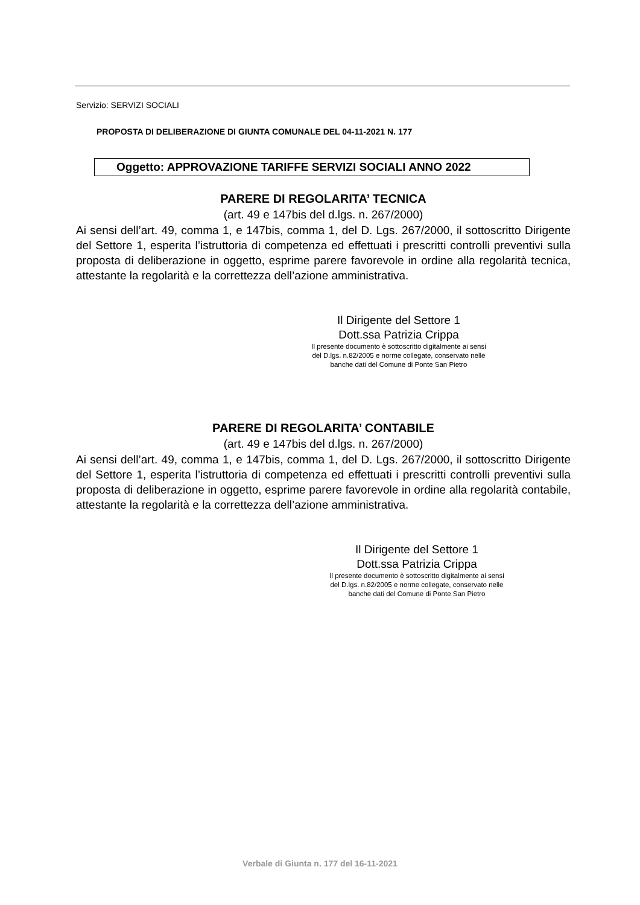Servizio: SERVIZI SOCIALI
PROPOSTA DI DELIBERAZIONE DI GIUNTA COMUNALE DEL 04-11-2021 N. 177
Oggetto: APPROVAZIONE TARIFFE SERVIZI SOCIALI ANNO 2022
PARERE DI REGOLARITA’ TECNICA
(art. 49 e 147bis del d.lgs. n. 267/2000)
Ai sensi dell’art. 49, comma 1, e 147bis, comma 1, del D. Lgs. 267/2000, il sottoscritto Dirigente del Settore 1, esperita l’istruttoria di competenza ed effettuati i prescritti controlli preventivi sulla proposta di deliberazione in oggetto, esprime parere favorevole in ordine alla regolarità tecnica, attestante la regolarità e la correttezza dell’azione amministrativa.
Il Dirigente del Settore 1
Dott.ssa Patrizia Crippa
Il presente documento è sottoscritto digitalmente ai sensi
del D.lgs. n.82/2005 e norme collegate, conservato nelle
banche dati del Comune di Ponte San Pietro
PARERE DI REGOLARITA’ CONTABILE
(art. 49 e 147bis del d.lgs. n. 267/2000)
Ai sensi dell’art. 49, comma 1, e 147bis, comma 1, del D. Lgs. 267/2000, il sottoscritto Dirigente del Settore 1, esperita l’istruttoria di competenza ed effettuati i prescritti controlli preventivi sulla proposta di deliberazione in oggetto, esprime parere favorevole in ordine alla regolarità contabile, attestante la regolarità e la correttezza dell’azione amministrativa.
Il Dirigente del Settore 1
Dott.ssa Patrizia Crippa
Il presente documento è sottoscritto digitalmente ai sensi
del D.lgs. n.82/2005 e norme collegate, conservato nelle
banche dati del Comune di Ponte San Pietro
Verbale di Giunta n. 177 del 16-11-2021